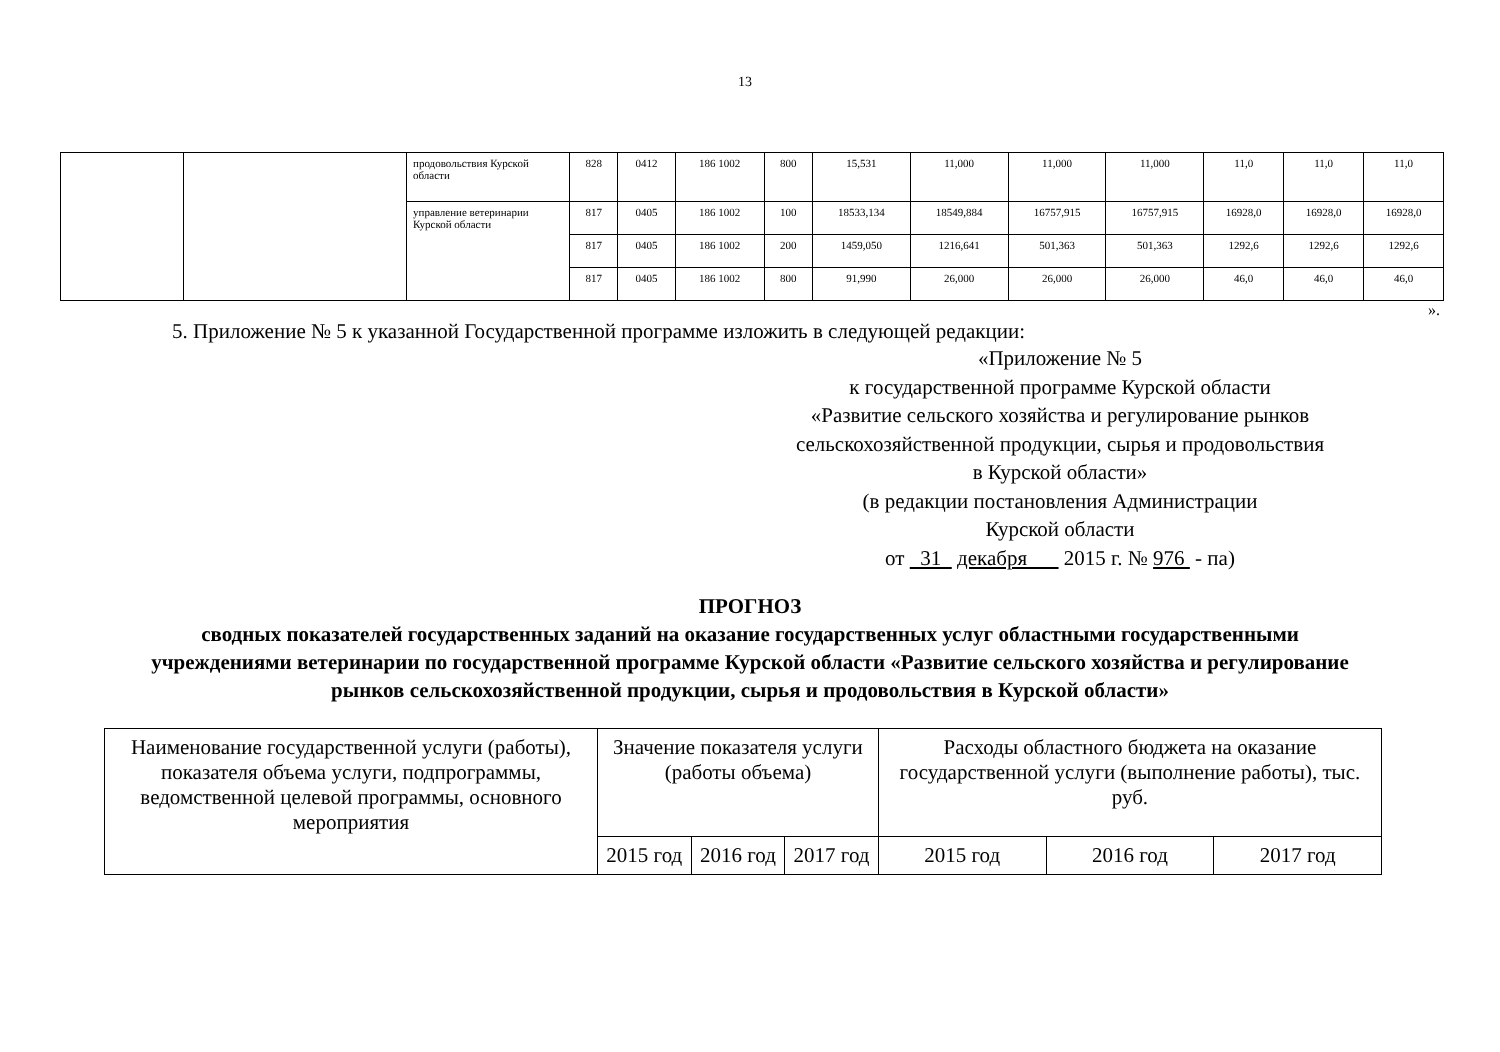13
| | | продовольствия Курской области | 828 | 0412 | 186 1002 | 800 | 15,531 | 11,000 | 11,000 | 11,000 | 11,0 | 11,0 | 11,0 |
| | | управление ветеринарии Курской области | 817 | 0405 | 186 1002 | 100 | 18533,134 | 18549,884 | 16757,915 | 16757,915 | 16928,0 | 16928,0 | 16928,0 |
| | | | 817 | 0405 | 186 1002 | 200 | 1459,050 | 1216,641 | 501,363 | 501,363 | 1292,6 | 1292,6 | 1292,6 |
| | | | 817 | 0405 | 186 1002 | 800 | 91,990 | 26,000 | 26,000 | 26,000 | 46,0 | 46,0 | 46,0 |
».
5. Приложение № 5 к указанной Государственной программе изложить в следующей редакции:
«Приложение № 5
к государственной программе Курской области
«Развитие сельского хозяйства и регулирование рынков
сельскохозяйственной продукции, сырья и продовольствия
в Курской области»
(в редакции постановления Администрации
Курской области
от 31 декабря 2015 г. № 976 - па)
ПРОГНОЗ
сводных показателей государственных заданий на оказание государственных услуг областными государственными учреждениями ветеринарии по государственной программе Курской области «Развитие сельского хозяйства и регулирование рынков сельскохозяйственной продукции, сырья и продовольствия в Курской области»
| Наименование государственной услуги (работы), показателя объема услуги, подпрограммы, ведомственной целевой программы, основного мероприятия | Значение показателя услуги (работы объема) | | | Расходы областного бюджета на оказание государственной услуги (выполнение работы), тыс. руб. | | |
| --- | --- | --- | --- | --- | --- | --- |
| | 2015 год | 2016 год | 2017 год | 2015 год | 2016 год | 2017 год |